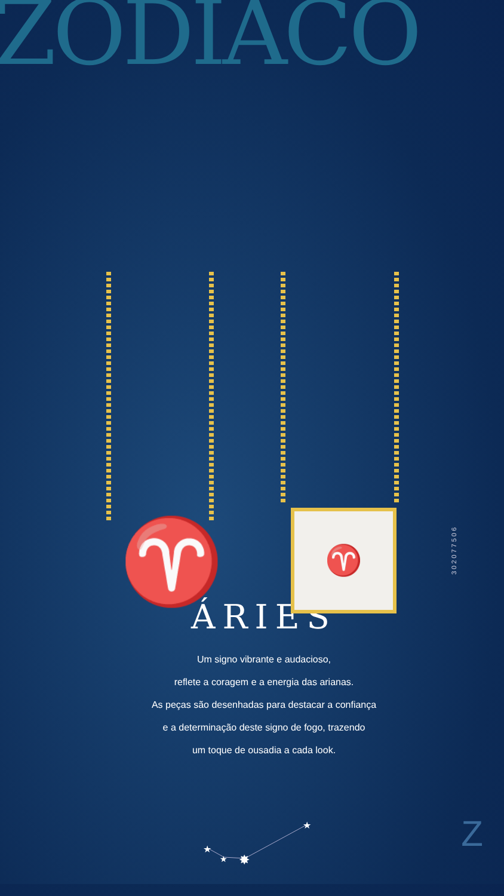ZODIACO
♈ ♈
302077506
ÁRIES
Um signo vibrante e audacioso,
reflete a coragem e a energia das arianas.
As peças são desenhadas para destacar a confiança
e a determinação deste signo de fogo, trazendo
um toque de ousadia a cada look.
★
★
✸
★
Z